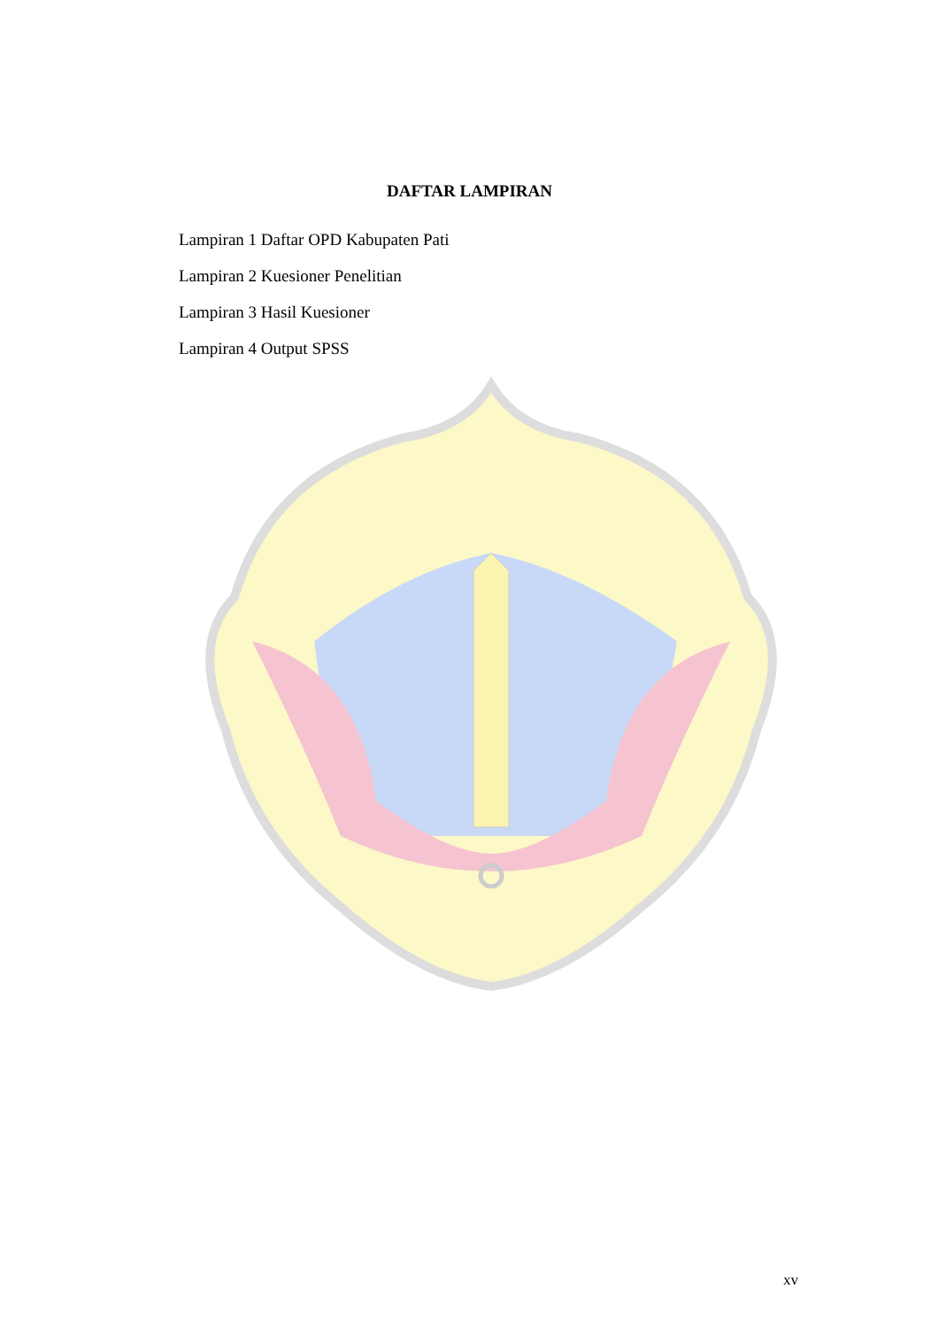DAFTAR LAMPIRAN
Lampiran 1 Daftar OPD Kabupaten Pati
Lampiran 2 Kuesioner Penelitian
Lampiran 3 Hasil Kuesioner
Lampiran 4 Output SPSS
xv